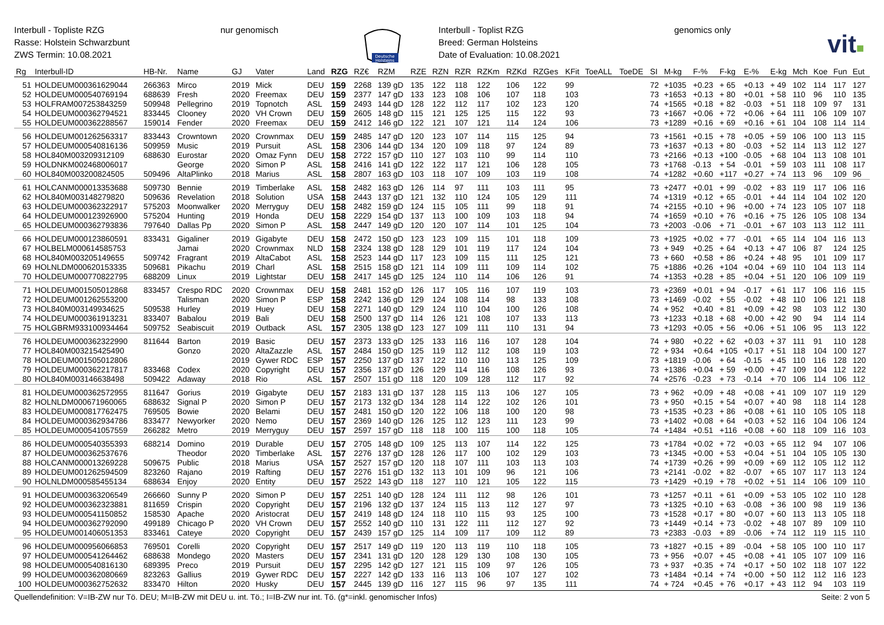Interbull - Topliste RZG
Rasse: Holstein Schwarzbunt
ZWS Termin: 10.08.2021
nur genomisch
Deutsche
Holsteins
Interbull - Toplist RZG
Breed: German Holsteins
Date of Evaluation: 10.08.2021
genomics only
vit■
| Rg | Interbull-ID | HB-Nr. | Name | GJ | Vater | Land | RZG | RZ€ | RZM | RZE | RZN | RZR | RZKm | RZKd | RZGes | KFit | ToeALL | ToeDE | SI | M-kg | F-% | F-kg | E-% | E-kg | Mch | Koe | Fun | Eut |
| --- | --- | --- | --- | --- | --- | --- | --- | --- | --- | --- | --- | --- | --- | --- | --- | --- | --- | --- | --- | --- | --- | --- | --- | --- | --- | --- | --- | --- |
| 51 | HOLDEUM000361629044 | 266363 | Mirco | 2019 | Mick | DEU | 159 | 2268 | 139 gD | 135 | 122 | 118 | 122 | 106 | 122 | 99 | | | 72 | +1035 | +0.23 | + 65 | +0.13 | + 49 | 102 | 114 | 117 | 127 |
| 52 | HOLDEUM000540769194 | 688639 | Fresh | 2020 | Freemax | DEU | 159 | 2377 | 147 gD | 133 | 123 | 108 | 106 | 107 | 118 | 103 | | | 73 | +1653 | +0.13 | + 80 | +0.01 | + 58 | 110 | 96 | 110 | 135 |
| 53 | HOLFRAM007253843259 | 509948 | Pellegrino | 2019 | Topnotch | ASL | 159 | 2493 | 144 gD | 128 | 122 | 112 | 117 | 102 | 123 | 120 | | | 74 | +1565 | +0.18 | + 82 | -0.03 | + 51 | 118 | 109 | 97 | 131 |
| 54 | HOLDEUM000362794521 | 833445 | Clooney | 2020 | VH Crown | DEU | 159 | 2605 | 148 gD | 115 | 121 | 125 | 125 | 115 | 122 | 93 | | | 73 | +1667 | +0.06 | + 72 | +0.06 | + 64 | 111 | 106 | 109 | 107 |
| 55 | HOLDEUM000362288567 | 159014 | Fender | 2020 | Freemax | DEU | 159 | 2412 | 146 gD | 122 | 121 | 107 | 121 | 114 | 124 | 106 | | | 73 | +1289 | +0.16 | + 69 | +0.16 | + 61 | 104 | 108 | 114 | 114 |
| 56 | HOLDEUM001262563317 | 833443 | Crowntown | 2020 | Crownmax | DEU | 159 | 2485 | 147 gD | 120 | 123 | 107 | 114 | 115 | 125 | 94 | | | 73 | +1561 | +0.15 | + 78 | +0.05 | + 59 | 106 | 100 | 113 | 115 |
| 57 | HOLDEUM000540816136 | 509959 | Music | 2019 | Pursuit | ASL | 158 | 2306 | 144 gD | 134 | 120 | 109 | 118 | 97 | 124 | 89 | | | 73 | +1637 | +0.13 | + 80 | -0.03 | + 52 | 114 | 113 | 112 | 127 |
| 58 | HOL840M003209312109 | 688630 | Eurostar | 2020 | Omaz Fynn | DEU | 158 | 2722 | 157 gD | 110 | 127 | 103 | 110 | 99 | 114 | 110 | | | 73 | +2166 | +0.13 | +100 | -0.05 | + 68 | 104 | 113 | 108 | 101 |
| 59 | HOLDNKM002468006017 | | George | 2020 | Simon P | ASL | 158 | 2416 | 141 gD | 122 | 122 | 117 | 121 | 106 | 128 | 105 | | | 73 | +1768 | -0.13 | + 54 | -0.01 | + 59 | 103 | 111 | 108 | 117 |
| 60 | HOL840M003200824505 | 509496 | AltaPlinko | 2018 | Marius | ASL | 158 | 2807 | 163 gD | 103 | 118 | 107 | 109 | 103 | 119 | 108 | | | 74 | +1282 | +0.60 | +117 | +0.27 | + 74 | 113 | 96 | 109 | 96 |
| 61 | HOLCANM000013353688 | 509730 | Bennie | 2019 | Timberlake | ASL | 158 | 2482 | 163 gD | 126 | 114 | 97 | 111 | 103 | 111 | 95 | | | 73 | +2477 | +0.01 | + 99 | -0.02 | + 83 | 119 | 117 | 106 | 116 |
| 62 | HOL840M003148279820 | 509636 | Revelation | 2018 | Solution | USA | 158 | 2443 | 137 gD | 121 | 132 | 110 | 124 | 105 | 129 | 111 | | | 74 | +1319 | +0.12 | + 65 | -0.01 | + 44 | 114 | 104 | 102 | 120 |
| 63 | HOLDEUM000362322917 | 575203 | Moonwalker | 2020 | Merryguy | DEU | 158 | 2482 | 159 gD | 124 | 115 | 105 | 111 | 99 | 118 | 91 | | | 74 | +2155 | +0.10 | + 96 | +0.00 | + 74 | 123 | 105 | 107 | 118 |
| 64 | HOLDEUM000123926900 | 575204 | Hunting | 2019 | Honda | DEU | 158 | 2229 | 154 gD | 137 | 113 | 100 | 109 | 103 | 118 | 94 | | | 74 | +1659 | +0.10 | + 76 | +0.16 | + 75 | 126 | 105 | 108 | 134 |
| 65 | HOLDEUM000362793836 | 797640 | Dallas Pp | 2020 | Simon P | ASL | 158 | 2447 | 149 gD | 120 | 120 | 107 | 114 | 101 | 125 | 104 | | | 73 | +2003 | -0.06 | + 71 | -0.01 | + 67 | 103 | 113 | 112 | 111 |
| 66 | HOLDEUM000123860591 | 833431 | Gigaliner | 2019 | Gigabyte | DEU | 158 | 2472 | 150 gD | 123 | 123 | 109 | 115 | 101 | 118 | 109 | | | 73 | +1925 | +0.02 | + 77 | -0.01 | + 65 | 114 | 104 | 116 | 113 |
| 67 | HOLBELM000614585753 | | Jamai | 2020 | Crownmax | NLD | 158 | 2324 | 138 gD | 128 | 129 | 101 | 119 | 117 | 124 | 104 | | | 73 | + 949 | +0.25 | + 64 | +0.13 | + 47 | 106 | 87 | 124 | 125 |
| 68 | HOL840M003205149655 | 509742 | Fragrant | 2019 | AltaCabot | ASL | 158 | 2523 | 144 gD | 117 | 123 | 109 | 115 | 111 | 125 | 121 | | | 73 | + 660 | +0.58 | + 86 | +0.24 | + 48 | 95 | 101 | 109 | 117 |
| 69 | HOLNLDM000620153335 | 509681 | Pikachu | 2019 | Charl | ASL | 158 | 2515 | 158 gD | 121 | 114 | 109 | 111 | 109 | 114 | 102 | | | 75 | +1886 | +0.26 | +104 | +0.04 | + 69 | 110 | 104 | 113 | 114 |
| 70 | HOLDEUM000770822795 | 688209 | Linux | 2019 | Lightstar | DEU | 158 | 2417 | 145 gD | 125 | 124 | 110 | 114 | 106 | 126 | 91 | | | 74 | +1353 | +0.28 | + 85 | +0.04 | + 51 | 120 | 106 | 109 | 119 |
| 71 | HOLDEUM001505012868 | 833457 | Crespo RDC | 2020 | Crownmax | DEU | 158 | 2481 | 152 gD | 126 | 117 | 105 | 116 | 107 | 119 | 103 | | | 73 | +2369 | +0.01 | + 94 | -0.17 | + 61 | 117 | 106 | 116 | 115 |
| 72 | HOLDEUM001262553200 | | Talisman | 2020 | Simon P | ESP | 158 | 2242 | 136 gD | 129 | 124 | 108 | 114 | 98 | 133 | 108 | | | 73 | +1469 | -0.02 | + 55 | -0.02 | + 48 | 110 | 106 | 121 | 118 |
| 73 | HOL840M003149934625 | 509538 | Hurley | 2019 | Huey | DEU | 158 | 2271 | 140 gD | 129 | 124 | 110 | 104 | 100 | 126 | 108 | | | 74 | + 952 | +0.40 | + 81 | +0.09 | + 42 | 98 | 103 | 112 | 130 |
| 74 | HOLDEUM000361913231 | 833407 | Babalou | 2019 | Bali | DEU | 158 | 2500 | 137 gD | 114 | 126 | 121 | 108 | 107 | 133 | 113 | | | 73 | +1233 | +0.18 | + 68 | +0.00 | + 42 | 90 | 94 | 114 | 114 |
| 75 | HOLGBRM933100934464 | 509752 | Seabiscuit | 2019 | Outback | ASL | 157 | 2305 | 138 gD | 123 | 127 | 109 | 111 | 110 | 131 | 94 | | | 73 | +1293 | +0.05 | + 56 | +0.06 | + 51 | 106 | 95 | 113 | 122 |
| 76 | HOLDEUM000362322990 | 811644 | Barton | 2019 | Basic | DEU | 157 | 2373 | 133 gD | 125 | 133 | 116 | 116 | 107 | 128 | 104 | | | 74 | + 980 | +0.22 | + 62 | +0.03 | + 37 | 111 | 91 | 110 | 128 |
| 77 | HOL840M003215425490 | | Gonzo | 2020 | AltaZazzle | ASL | 157 | 2484 | 150 gD | 125 | 119 | 112 | 112 | 108 | 119 | 103 | | | 72 | + 934 | +0.64 | +105 | +0.17 | + 51 | 118 | 104 | 100 | 127 |
| 78 | HOLDEUM001505012806 | | | 2019 | Gywer RDC | ESP | 157 | 2250 | 137 gD | 137 | 122 | 110 | 110 | 113 | 125 | 109 | | | 73 | +1819 | -0.06 | + 64 | -0.15 | + 45 | 110 | 116 | 128 | 120 |
| 79 | HOLDEUM000362217817 | 833468 | Codex | 2020 | Copyright | DEU | 157 | 2356 | 137 gD | 126 | 129 | 114 | 116 | 108 | 126 | 93 | | | 73 | +1386 | +0.04 | + 59 | +0.00 | + 47 | 109 | 104 | 112 | 122 |
| 80 | HOL840M003146638498 | 509422 | Adaway | 2018 | Rio | ASL | 157 | 2507 | 151 gD | 118 | 120 | 109 | 128 | 112 | 117 | 92 | | | 74 | +2576 | -0.23 | + 73 | -0.14 | + 70 | 106 | 114 | 106 | 112 |
| 81 | HOLDEUM000362572955 | 811647 | Gorius | 2019 | Gigabyte | DEU | 157 | 2183 | 131 gD | 137 | 128 | 115 | 113 | 106 | 127 | 105 | | | 73 | + 962 | +0.09 | + 48 | +0.08 | + 41 | 109 | 107 | 119 | 129 |
| 82 | HOLNLDM000671960065 | 688632 | Signal P | 2020 | Simon P | DEU | 157 | 2173 | 132 gD | 134 | 128 | 114 | 122 | 102 | 126 | 101 | | | 73 | + 950 | +0.15 | + 54 | +0.07 | + 40 | 98 | 118 | 114 | 128 |
| 83 | HOLDEUM000817762475 | 769505 | Bowie | 2020 | Belami | DEU | 157 | 2481 | 150 gD | 120 | 122 | 106 | 118 | 100 | 120 | 98 | | | 73 | +1535 | +0.23 | + 86 | +0.08 | + 61 | 110 | 105 | 105 | 118 |
| 84 | HOLDEUM000362934786 | 833477 | Newyorker | 2020 | Nemo | DEU | 157 | 2369 | 140 gD | 126 | 125 | 112 | 123 | 111 | 123 | 99 | | | 73 | +1402 | +0.08 | + 64 | +0.03 | + 52 | 116 | 104 | 106 | 124 |
| 85 | HOLDEUM000541057559 | 266282 | Metro | 2019 | Merryguy | DEU | 157 | 2597 | 157 gD | 118 | 118 | 100 | 115 | 100 | 118 | 105 | | | 74 | +1484 | +0.51 | +116 | +0.08 | + 60 | 118 | 109 | 116 | 103 |
| 86 | HOLDEUM000540355393 | 688214 | Domino | 2019 | Durable | DEU | 157 | 2705 | 148 gD | 109 | 125 | 113 | 107 | 114 | 122 | 125 | | | 73 | +1784 | +0.02 | + 72 | +0.03 | + 65 | 112 | 94 | 107 | 106 |
| 87 | HOLDEUM000362537676 | | Theodor | 2020 | Timberlake | ASL | 157 | 2276 | 137 gD | 128 | 126 | 117 | 100 | 102 | 129 | 103 | | | 73 | +1345 | +0.00 | + 53 | +0.04 | + 51 | 104 | 105 | 105 | 130 |
| 88 | HOLCANM000013269228 | 509675 | Public | 2018 | Marius | USA | 157 | 2527 | 157 gD | 120 | 118 | 107 | 111 | 103 | 113 | 103 | | | 74 | +1739 | +0.26 | + 99 | +0.09 | + 69 | 112 | 105 | 112 | 112 |
| 89 | HOLDEUM001262594509 | 823260 | Rajano | 2019 | Rafting | DEU | 157 | 2276 | 151 gD | 132 | 113 | 101 | 109 | 96 | 121 | 106 | | | 73 | +2141 | -0.02 | + 82 | -0.07 | + 65 | 107 | 117 | 113 | 124 |
| 90 | HOLNLDM000585455134 | 688634 | Enjoy | 2020 | Entity | DEU | 157 | 2522 | 143 gD | 118 | 127 | 110 | 121 | 105 | 122 | 115 | | | 73 | +1429 | +0.19 | + 78 | +0.02 | + 51 | 114 | 106 | 109 | 110 |
| 91 | HOLDEUM000363206549 | 266660 | Sunny P | 2020 | Simon P | DEU | 157 | 2251 | 140 gD | 128 | 124 | 111 | 112 | 98 | 126 | 101 | | | 73 | +1257 | +0.11 | + 61 | +0.09 | + 53 | 105 | 102 | 110 | 128 |
| 92 | HOLDEUM000362323881 | 811659 | Crispin | 2020 | Copyright | DEU | 157 | 2196 | 132 gD | 137 | 124 | 115 | 113 | 112 | 127 | 97 | | | 73 | +1325 | +0.10 | + 63 | -0.08 | + 36 | 100 | 98 | 119 | 136 |
| 93 | HOLDEUM000541150852 | 158530 | Apache | 2020 | Aristocrat | DEU | 157 | 2419 | 148 gD | 124 | 118 | 110 | 115 | 93 | 125 | 100 | | | 73 | +1528 | +0.17 | + 80 | +0.07 | + 60 | 113 | 113 | 105 | 118 |
| 94 | HOLDEUM000362792090 | 499189 | Chicago P | 2020 | VH Crown | DEU | 157 | 2552 | 140 gD | 110 | 131 | 122 | 111 | 112 | 127 | 92 | | | 73 | +1449 | +0.14 | + 73 | -0.02 | + 48 | 107 | 89 | 109 | 110 |
| 95 | HOLDEUM001406051353 | 833461 | Cateye | 2020 | Copyright | DEU | 157 | 2439 | 157 gD | 125 | 114 | 109 | 117 | 109 | 112 | 89 | | | 73 | +2383 | -0.03 | + 89 | -0.06 | + 74 | 112 | 119 | 115 | 110 |
| 96 | HOLDEUM000956066853 | 769501 | Corelli | 2020 | Copyright | DEU | 157 | 2517 | 149 gD | 119 | 120 | 113 | 119 | 110 | 118 | 105 | | | 73 | +1827 | +0.15 | + 89 | -0.04 | + 58 | 105 | 100 | 110 | 117 |
| 97 | HOLDEUM000541264462 | 688638 | Mondego | 2020 | Masters | DEU | 157 | 2341 | 131 gD | 120 | 128 | 129 | 130 | 108 | 130 | 105 | | | 73 | + 956 | +0.07 | + 45 | +0.08 | + 41 | 105 | 107 | 109 | 116 |
| 98 | HOLDEUM000540816130 | 689395 | Preco | 2019 | Pursuit | DEU | 157 | 2295 | 142 gD | 127 | 121 | 115 | 109 | 97 | 126 | 105 | | | 73 | + 937 | +0.35 | + 74 | +0.17 | + 50 | 102 | 118 | 107 | 122 |
| 99 | HOLDEUM000362080669 | 823263 | Gallius | 2019 | Gywer RDC | DEU | 157 | 2227 | 142 gD | 133 | 116 | 113 | 106 | 107 | 127 | 102 | | | 73 | +1484 | +0.14 | + 74 | +0.00 | + 50 | 112 | 112 | 116 | 123 |
| 100 | HOLDEUM000362752632 | 833470 | Hilton | 2020 | Husky | DEU | 157 | 2445 | 139 gD | 116 | 127 | 115 | 96 | 97 | 135 | 111 | | | 74 | + 724 | +0.45 | + 76 | +0.17 | + 43 | 112 | 94 | 103 | 119 |
Quellendefinition: V=IB-ZW nur Tö. DEU; M=IB-ZW mit DEU u. int. Tö.; I=IB-ZW nur int. Tö. (g*=inkl. genomischer Infos) Seite: 2 von 5